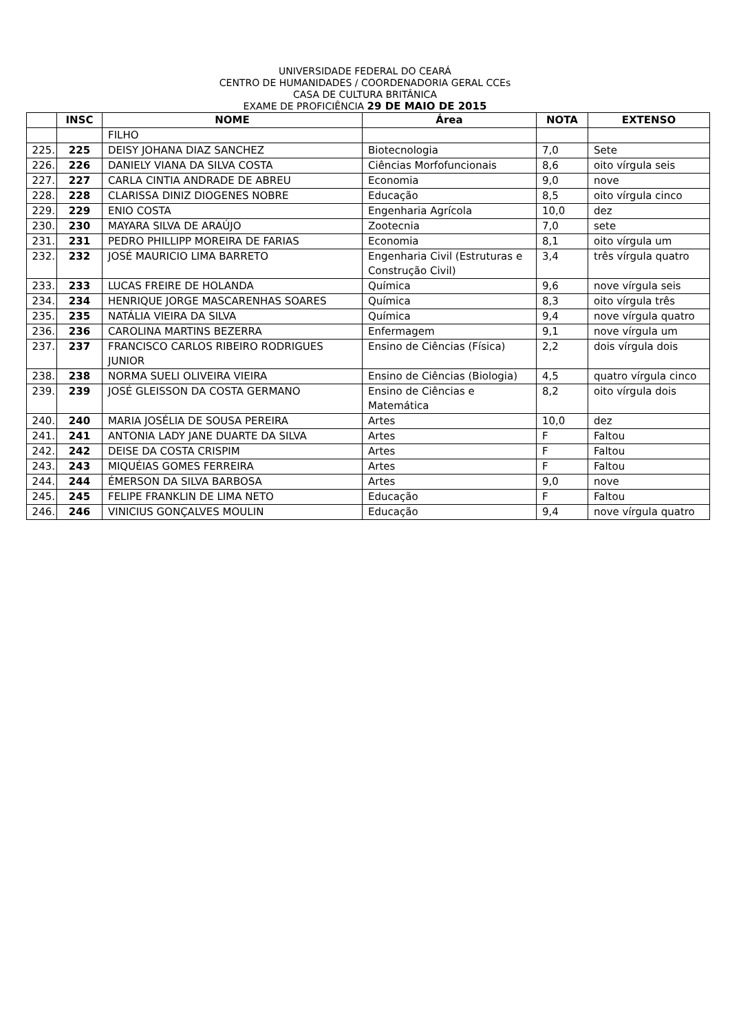UNIVERSIDADE FEDERAL DO CEARÁ
CENTRO DE HUMANIDADES / COORDENADORIA GERAL CCEs
CASA DE CULTURA BRITÂNICA
EXAME DE PROFICIÊNCIA 29 DE MAIO DE 2015
| | INSC | NOME | Área | NOTA | EXTENSO |
| --- | --- | --- | --- | --- | --- |
| | | FILHO | | | |
| 225. | 225 | DEISY JOHANA DIAZ SANCHEZ | Biotecnologia | 7,0 | Sete |
| 226. | 226 | DANIELY VIANA DA SILVA COSTA | Ciências Morfofuncionais | 8,6 | oito vírgula seis |
| 227. | 227 | CARLA CINTIA ANDRADE DE ABREU | Economia | 9,0 | nove |
| 228. | 228 | CLARISSA DINIZ DIOGENES NOBRE | Educação | 8,5 | oito vírgula cinco |
| 229. | 229 | ENIO COSTA | Engenharia Agrícola | 10,0 | dez |
| 230. | 230 | MAYARA SILVA DE ARAÚJO | Zootecnia | 7,0 | sete |
| 231. | 231 | PEDRO PHILLIPP MOREIRA DE FARIAS | Economia | 8,1 | oito vírgula um |
| 232. | 232 | JOSÉ MAURICIO LIMA BARRETO | Engenharia Civil (Estruturas e Construção Civil) | 3,4 | três vírgula quatro |
| 233. | 233 | LUCAS FREIRE DE HOLANDA | Química | 9,6 | nove vírgula seis |
| 234. | 234 | HENRIQUE JORGE MASCARENHAS SOARES | Química | 8,3 | oito vírgula três |
| 235. | 235 | NATÁLIA VIEIRA DA SILVA | Química | 9,4 | nove vírgula quatro |
| 236. | 236 | CAROLINA MARTINS BEZERRA | Enfermagem | 9,1 | nove vírgula um |
| 237. | 237 | FRANCISCO CARLOS RIBEIRO RODRIGUES JUNIOR | Ensino de Ciências (Física) | 2,2 | dois vírgula dois |
| 238. | 238 | NORMA SUELI OLIVEIRA VIEIRA | Ensino de Ciências (Biologia) | 4,5 | quatro vírgula cinco |
| 239. | 239 | JOSÉ GLEISSON DA COSTA GERMANO | Ensino de Ciências e Matemática | 8,2 | oito vírgula dois |
| 240. | 240 | MARIA JOSÉLIA DE SOUSA PEREIRA | Artes | 10,0 | dez |
| 241. | 241 | ANTONIA LADY JANE DUARTE DA SILVA | Artes | F | Faltou |
| 242. | 242 | DEISE DA COSTA CRISPIM | Artes | F | Faltou |
| 243. | 243 | MIQUÉIAS GOMES FERREIRA | Artes | F | Faltou |
| 244. | 244 | ÉMERSON DA SILVA BARBOSA | Artes | 9,0 | nove |
| 245. | 245 | FELIPE FRANKLIN DE LIMA NETO | Educação | F | Faltou |
| 246. | 246 | VINICIUS GONÇALVES MOULIN | Educação | 9,4 | nove vírgula quatro |